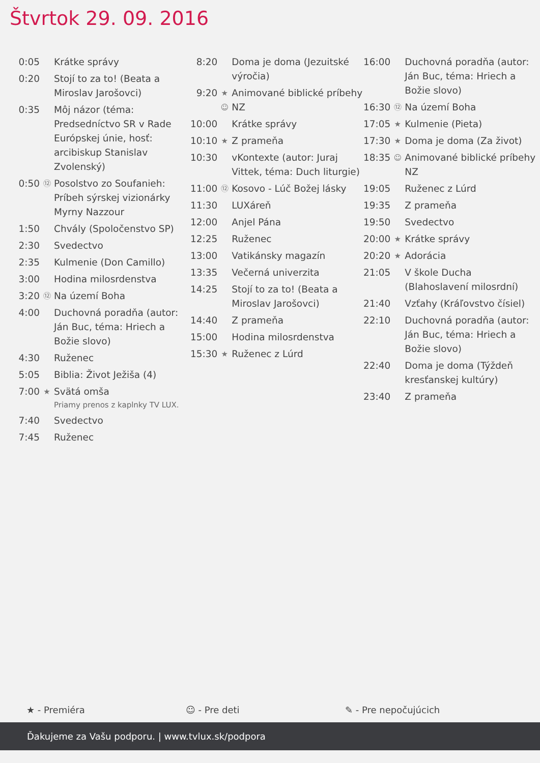Štvrtok 29. 09. 2016
| 0:05 | | Krátke správy |
| 0:20 | | Stojí to za to! (Beata a Miroslav Jarošovci) |
| 0:35 | | Môj názor (téma: Predsedníctvo SR v Rade Európskej únie, hosť: arcibiskup Stanislav Zvolenský) |
| 0:50 | ⑫ | Posolstvo zo Soufanieh: Príbeh sýrskej vizionárky Myrny Nazzour |
| 1:50 | | Chvály (Spoločenstvo SP) |
| 2:30 | | Svedectvo |
| 2:35 | | Kulmenie (Don Camillo) |
| 3:00 | | Hodina milosrdenstva |
| 3:20 | ⑫ | Na území Boha |
| 4:00 | | Duchovná poradňa (autor: Ján Buc, téma: Hriech a Božie slovo) |
| 4:30 | | Ruženec |
| 5:05 | | Biblia: Život Ježiša (4) |
| 7:00 | ★ | Svätá omša Priamy prenos z kaplnky TV LUX. |
| 7:40 | | Svedectvo |
| 7:45 | | Ruženec |
| 8:20 | | Doma je doma (Jezuitské výročia) |
| 9:20 | ★ ☺ | Animované biblické príbehy NZ |
| 10:00 | | Krátke správy |
| 10:10 | ★ | Z prameňa |
| 10:30 | | vKontexte (autor: Juraj Vittek, téma: Duch liturgie) |
| 11:00 | ⑫ | Kosovo - Lúč Božej lásky |
| 11:30 | | LUXáreň |
| 12:00 | | Anjel Pána |
| 12:25 | | Ruženec |
| 13:00 | | Vatikánsky magazín |
| 13:35 | | Večerná univerzita |
| 14:25 | | Stojí to za to! (Beata a Miroslav Jarošovci) |
| 14:40 | | Z prameňa |
| 15:00 | | Hodina milosrdenstva |
| 15:30 | ★ | Ruženec z Lúrd |
| 16:00 | | Duchovná poradňa (autor: Ján Buc, téma: Hriech a Božie slovo) |
| 16:30 | ⑫ | Na území Boha |
| 17:05 | ★ | Kulmenie (Pieta) |
| 17:30 | ★ | Doma je doma (Za život) |
| 18:35 | ☺ | Animované biblické príbehy NZ |
| 19:05 | | Ruženec z Lúrd |
| 19:35 | | Z prameňa |
| 19:50 | | Svedectvo |
| 20:00 | ★ | Krátke správy |
| 20:20 | ★ | Adorácia |
| 21:05 | | V škole Ducha (Blahoslavení milosrdní) |
| 21:40 | | Vzťahy (Kráľovstvo čísiel) |
| 22:10 | | Duchovná poradňa (autor: Ján Buc, téma: Hriech a Božie slovo) |
| 22:40 | | Doma je doma (Týždeň kresťanskej kultúry) |
| 23:40 | | Z prameňa |
★ - Premiéra ☺ - Pre deti ✎ - Pre nepočujúcich
Ďakujeme za Vašu podporu. | www.tvlux.sk/podpora